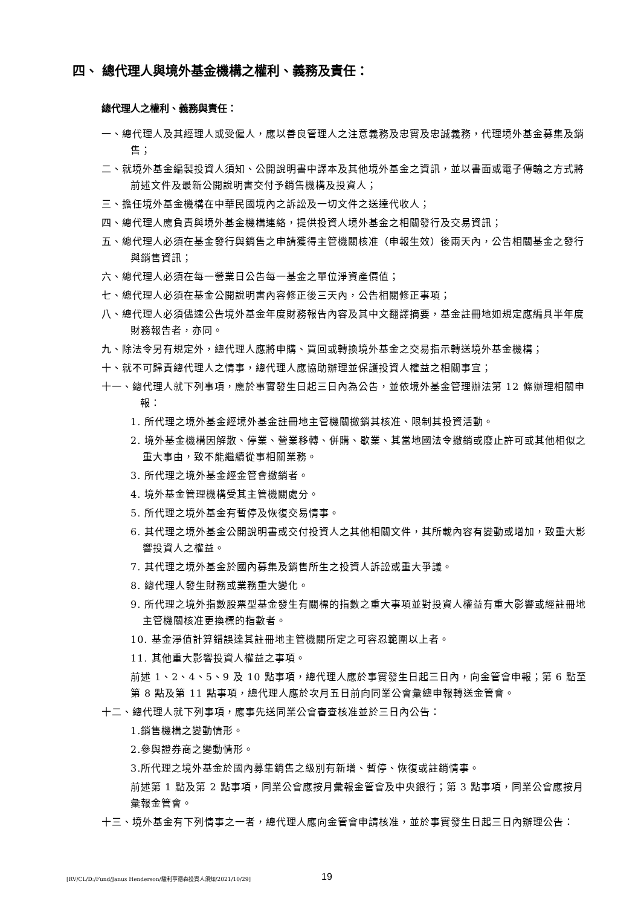四、 總代理人與境外基金機構之權利、義務及責任：
總代理人之權利、義務與責任：
一、總代理人及其經理人或受僱人，應以善良管理人之注意義務及忠實及忠誠義務，代理境外基金募集及銷售；
二、就境外基金編製投資人須知、公開說明書中譯本及其他境外基金之資訊，並以書面或電子傳輸之方式將前述文件及最新公開說明書交付予銷售機構及投資人；
三、擔任境外基金機構在中華民國境內之訴訟及一切文件之送達代收人；
四、總代理人應負責與境外基金機構連絡，提供投資人境外基金之相關發行及交易資訊；
五、總代理人必須在基金發行與銷售之申請獲得主管機關核准（申報生效）後兩天內，公告相關基金之發行與銷售資訊；
六、總代理人必須在每一營業日公告每一基金之單位淨資產價值；
七、總代理人必須在基金公開說明書內容修正後三天內，公告相關修正事項；
八、總代理人必須儘速公告境外基金年度財務報告內容及其中文翻譯摘要，基金註冊地如規定應編具半年度財務報告者，亦同。
九、除法令另有規定外，總代理人應將申購、買回或轉換境外基金之交易指示轉送境外基金機構；
十、就不可歸責總代理人之情事，總代理人應協助辦理並保護投資人權益之相關事宜；
十一、總代理人就下列事項，應於事實發生日起三日內為公告，並依境外基金管理辦法第 12 條辦理相關申報：
1. 所代理之境外基金經境外基金註冊地主管機關撤銷其核准、限制其投資活動。
2. 境外基金機構因解散、停業、營業移轉、併購、歇業、其當地國法令撤銷或廢止許可或其他相似之重大事由，致不能繼續從事相關業務。
3. 所代理之境外基金經金管會撤銷者。
4. 境外基金管理機構受其主管機關處分。
5. 所代理之境外基金有暫停及恢復交易情事。
6. 其代理之境外基金公開說明書或交付投資人之其他相關文件，其所載內容有變動或增加，致重大影響投資人之權益。
7. 其代理之境外基金於國內募集及銷售所生之投資人訴訟或重大爭議。
8. 總代理人發生財務或業務重大變化。
9. 所代理之境外指數股票型基金發生有關標的指數之重大事項並對投資人權益有重大影響或經註冊地主管機關核准更換標的指數者。
10. 基金淨值計算錯誤達其註冊地主管機關所定之可容忍範圍以上者。
11. 其他重大影響投資人權益之事項。
前述 1、2、4、5、9 及 10 點事項，總代理人應於事實發生日起三日內，向金管會申報；第 6 點至第 8 點及第 11 點事項，總代理人應於次月五日前向同業公會彙總申報轉送金管會。
十二、總代理人就下列事項，應事先送同業公會審查核准並於三日內公告：
1.銷售機構之變動情形。
2.參與證券商之變動情形。
3.所代理之境外基金於國內募集銷售之級別有新增、暫停、恢復或註銷情事。
前述第 1 點及第 2 點事項，同業公會應按月彙報金管會及中央銀行；第 3 點事項，同業公會應按月彙報金管會。
十三、境外基金有下列情事之一者，總代理人應向金管會申請核准，並於事實發生日起三日內辦理公告：
[RV/CL/D:/Fund/Janus Henderson/駿利亨德森投資人須知/2021/10/29] 19